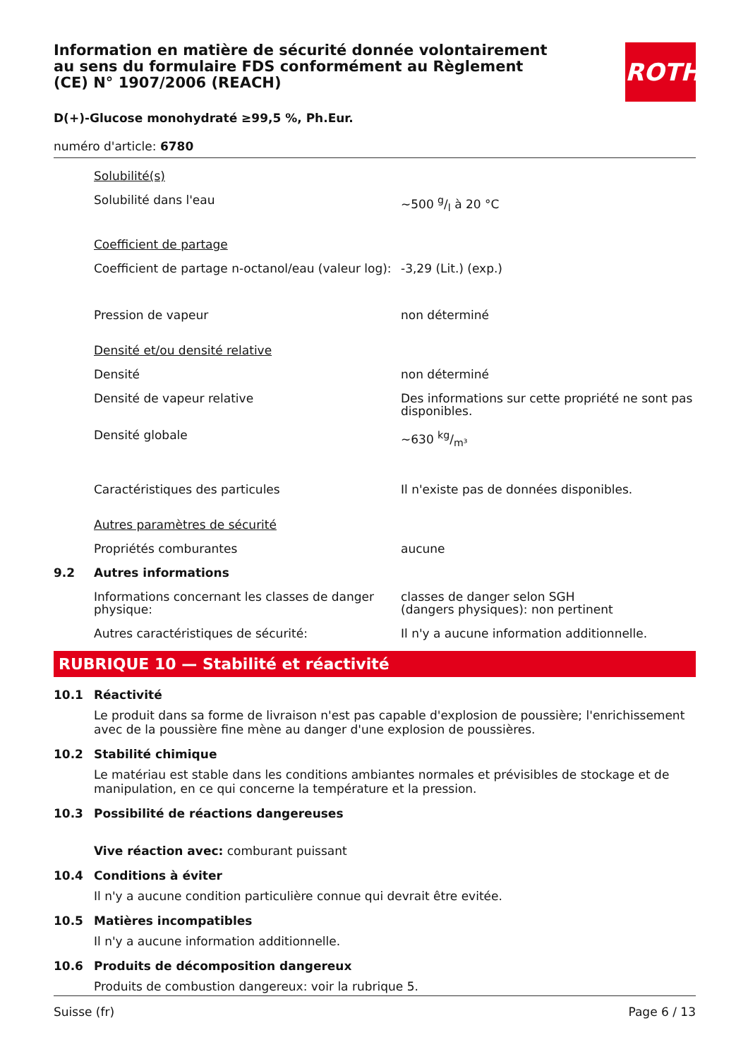ROTH
Information en matière de sécurité donnée volontairement au sens du formulaire FDS conformément au Règlement (CE) N° 1907/2006 (REACH)
D(+)-Glucose monohydraté ≥99,5 %, Ph.Eur.
numéro d'article: 6780
Solubilité(s)
Solubilité dans l'eau ~500 g/l à 20 °C
Coefficient de partage
Coefficient de partage n-octanol/eau (valeur log):
-3,29 (Lit.) (exp.)
Pression de vapeur non déterminé
Densité et/ou densité relative
Densité non déterminé
Densité de vapeur relative Des informations sur cette propriété ne sont pas disponibles.
Densité globale ~630 kg/m³
Caractéristiques des particules Il n'existe pas de données disponibles.
Autres paramètres de sécurité
Propriétés comburantes aucune
9.2 Autres informations
Informations concernant les classes de danger physique:
classes de danger selon SGH
(dangers physiques): non pertinent
Autres caractéristiques de sécurité: Il n'y a aucune information additionnelle.
RUBRIQUE 10 — Stabilité et réactivité
10.1 Réactivité
Le produit dans sa forme de livraison n'est pas capable d'explosion de poussière; l'enrichissement avec de la poussière fine mène au danger d'une explosion de poussières.
10.2 Stabilité chimique
Le matériau est stable dans les conditions ambiantes normales et prévisibles de stockage et de manipulation, en ce qui concerne la température et la pression.
10.3 Possibilité de réactions dangereuses
Vive réaction avec: comburant puissant
10.4 Conditions à éviter
Il n'y a aucune condition particulière connue qui devrait être evitée.
10.5 Matières incompatibles
Il n'y a aucune information additionnelle.
10.6 Produits de décomposition dangereux
Produits de combustion dangereux: voir la rubrique 5.
Suisse (fr) Page 6 / 13